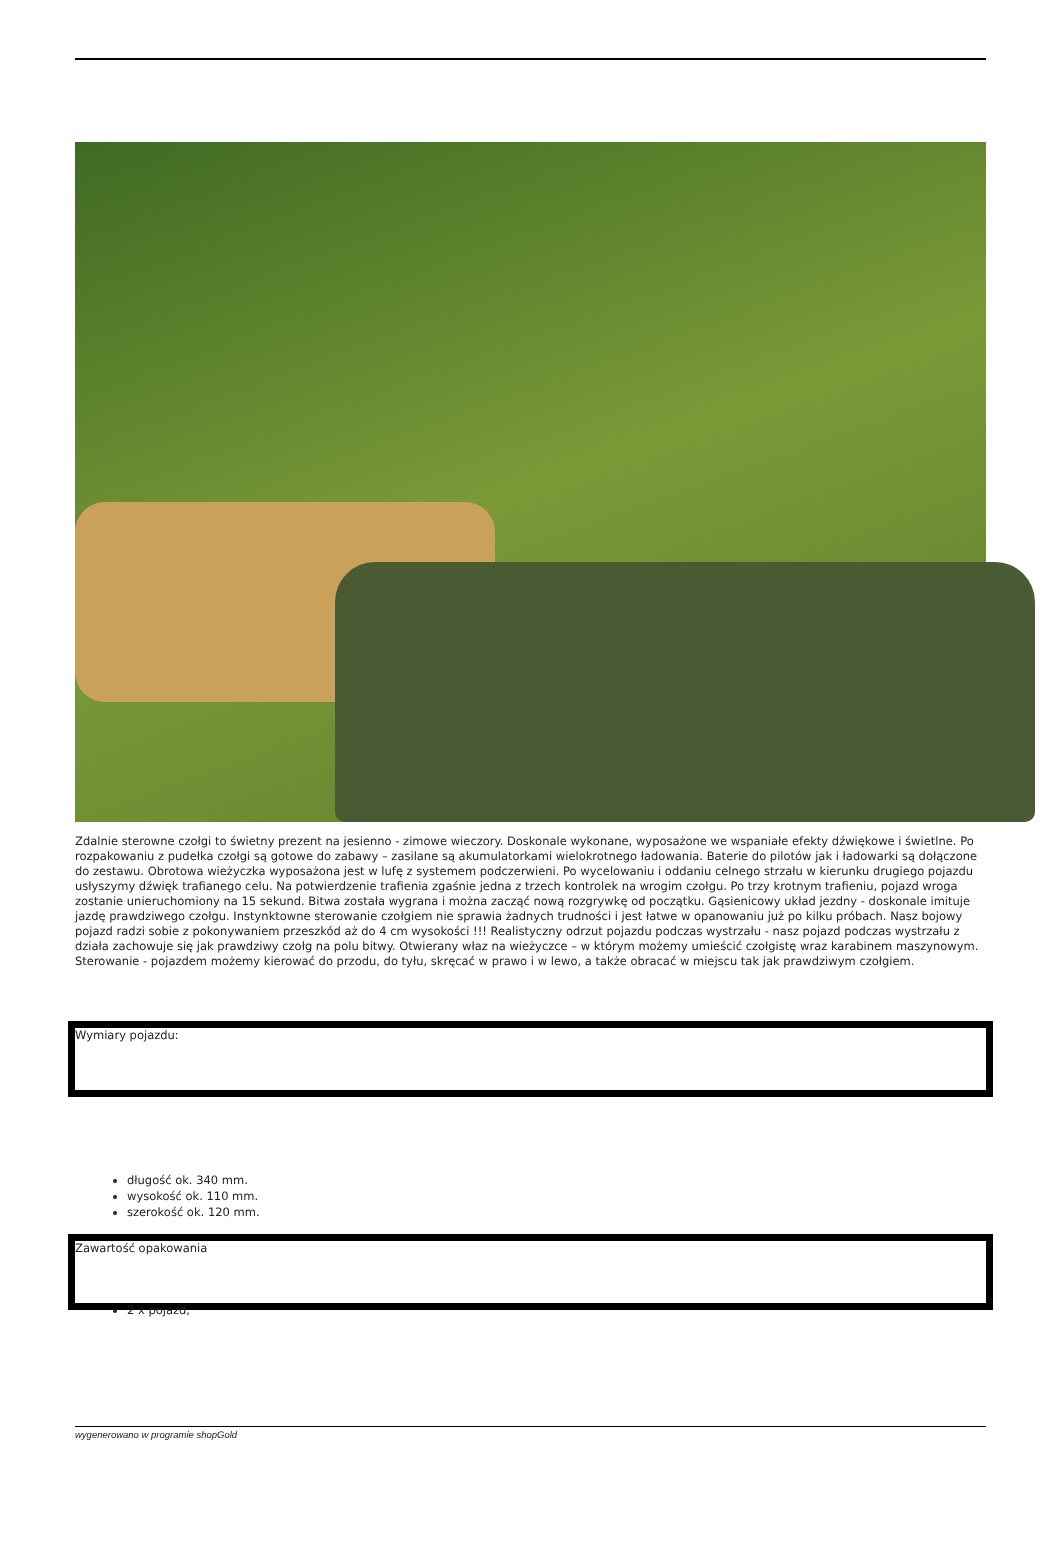Zdalnie sterowne czołgi to świetny prezent na jesienno - zimowe wieczory. Doskonale wykonane, wyposażone we wspaniałe efekty dźwiękowe i świetlne. Po rozpakowaniu z pudełka czołgi są gotowe do zabawy – zasilane są akumulatorkami wielokrotnego ładowania. Baterie do pilotów jak i ładowarki są dołączone do zestawu. Obrotowa wieżyczka wyposażona jest w lufę z systemem podczerwieni. Po wycelowaniu i oddaniu celnego strzału w kierunku drugiego pojazdu usłyszymy dźwięk trafianego celu. Na potwierdzenie trafienia zgaśnie jedna z trzech kontrolek na wrogim czołgu. Po trzy krotnym trafieniu, pojazd wroga zostanie unieruchomiony na 15 sekund. Bitwa została wygrana i można zacząć nową rozgrywkę od początku. Gąsienicowy układ jezdny - doskonale imituje jazdę prawdziwego czołgu. Instynktowne sterowanie czołgiem nie sprawia żadnych trudności i jest łatwe w opanowaniu już po kilku próbach. Nasz bojowy pojazd radzi sobie z pokonywaniem przeszkód aż do 4 cm wysokości !!! Realistyczny odrzut pojazdu podczas wystrzału - nasz pojazd podczas wystrzału z działa zachowuje się jak prawdziwy czołg na polu bitwy. Otwierany właz na wieżyczce – w którym możemy umieścić czołgistę wraz karabinem maszynowym. Sterowanie - pojazdem możemy kierować do przodu, do tyłu, skręcać w prawo i w lewo, a także obracać w miejscu tak jak prawdziwym czołgiem.
Wymiary pojazdu:
długość ok. 340 mm.
wysokość ok. 110 mm.
szerokość ok. 120 mm.
Zawartość opakowania
2 x pojazd,
wygenerowano w programie shopGold